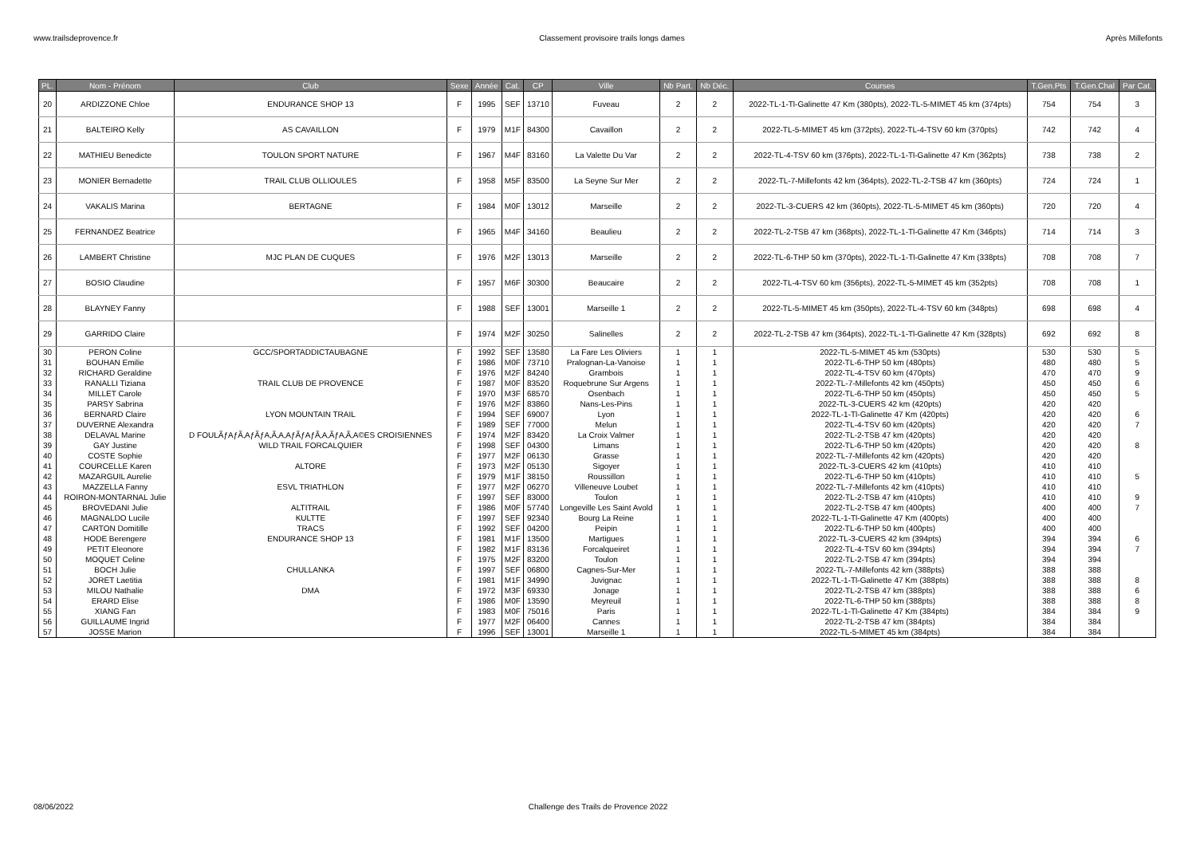www.trailsdeprovence.fr Classement provisoire trails longs dames Après Millefonts
| PL. | Nom - Prénom | Club | Sexe | Année | Cat. | CP | Ville | Nb Part. | Nb Déc. | Courses | T.Gen.Pts | T.Gen.Chal | Par Cat. |
| --- | --- | --- | --- | --- | --- | --- | --- | --- | --- | --- | --- | --- | --- |
| 20 | ARDIZZONE Chloe | ENDURANCE SHOP 13 | F | 1995 | SEF | 13710 | Fuveau | 2 | 2 | 2022-TL-1-Tl-Galinette 47 Km (380pts), 2022-TL-5-MIMET 45 km (374pts) | 754 | 754 | 3 |
| 21 | BALTEIRO Kelly | AS CAVAILLON | F | 1979 | M1F | 84300 | Cavaillon | 2 | 2 | 2022-TL-5-MIMET 45 km (372pts), 2022-TL-4-TSV 60 km (370pts) | 742 | 742 | 4 |
| 22 | MATHIEU Benedicte | TOULON SPORT NATURE | F | 1967 | M4F | 83160 | La Valette Du Var | 2 | 2 | 2022-TL-4-TSV 60 km (376pts), 2022-TL-1-Tl-Galinette 47 Km (362pts) | 738 | 738 | 2 |
| 23 | MONIER Bernadette | TRAIL CLUB OLLIOULES | F | 1958 | M5F | 83500 | La Seyne Sur Mer | 2 | 2 | 2022-TL-7-Millefonts 42 km (364pts), 2022-TL-2-TSB 47 km (360pts) | 724 | 724 | 1 |
| 24 | VAKALIS Marina | BERTAGNE | F | 1984 | M0F | 13012 | Marseille | 2 | 2 | 2022-TL-3-CUERS 42 km (360pts), 2022-TL-5-MIMET 45 km (360pts) | 720 | 720 | 4 |
| 25 | FERNANDEZ Beatrice | | F | 1965 | M4F | 34160 | Beaulieu | 2 | 2 | 2022-TL-2-TSB 47 km (368pts), 2022-TL-1-Tl-Galinette 47 Km (346pts) | 714 | 714 | 3 |
| 26 | LAMBERT Christine | MJC PLAN DE CUQUES | F | 1976 | M2F | 13013 | Marseille | 2 | 2 | 2022-TL-6-THP 50 km (370pts), 2022-TL-1-Tl-Galinette 47 Km (338pts) | 708 | 708 | 7 |
| 27 | BOSIO Claudine | | F | 1957 | M6F | 30300 | Beaucaire | 2 | 2 | 2022-TL-4-TSV 60 km (356pts), 2022-TL-5-MIMET 45 km (352pts) | 708 | 708 | 1 |
| 28 | BLAYNEY Fanny | | F | 1988 | SEF | 13001 | Marseille 1 | 2 | 2 | 2022-TL-5-MIMET 45 km (350pts), 2022-TL-4-TSV 60 km (348pts) | 698 | 698 | 4 |
| 29 | GARRIDO Claire | | F | 1974 | M2F | 30250 | Salinelles | 2 | 2 | 2022-TL-2-TSB 47 km (364pts), 2022-TL-1-Tl-Galinette 47 Km (328pts) | 692 | 692 | 8 |
| 30 | PERON Coline | GCC/SPORTADDICTAUBAGNE | F | 1992 | SEF | 13580 | La Fare Les Oliviers | 1 | 1 | 2022-TL-5-MIMET 45 km (530pts) | 530 | 530 | 5 |
| 31 | BOUHAN Emilie | | F | 1986 | M0F | 73710 | Pralognan-La-Vanoise | 1 | 1 | 2022-TL-6-THP 50 km (480pts) | 480 | 480 | 5 |
| 32 | RICHARD Geraldine | | F | 1976 | M2F | 84240 | Grambois | 1 | 1 | 2022-TL-4-TSV 60 km (470pts) | 470 | 470 | 9 |
| 33 | RANALLI Tiziana | TRAIL CLUB DE PROVENCE | F | 1987 | M0F | 83520 | Roquebrune Sur Argens | 1 | 1 | 2022-TL-7-Millefonts 42 km (450pts) | 450 | 450 | 6 |
| 34 | MILLET Carole | | F | 1970 | M3F | 68570 | Osenbach | 1 | 1 | 2022-TL-6-THP 50 km (450pts) | 450 | 450 | 5 |
| 35 | PARSY Sabrina | | F | 1976 | M2F | 83860 | Nans-Les-Pins | 1 | 1 | 2022-TL-3-CUERS 42 km (420pts) | 420 | 420 | |
| 36 | BERNARD Claire | LYON MOUNTAIN TRAIL | F | 1994 | SEF | 69007 | Lyon | 1 | 1 | 2022-TL-1-Tl-Galinette 47 Km (420pts) | 420 | 420 | 6 |
| 37 | DUVERNE Alexandra | | F | 1989 | SEF | 77000 | Melun | 1 | 1 | 2022-TL-4-TSV 60 km (420pts) | 420 | 420 | 7 |
| 38 | DELAVAL Marine | D FOULÃƒAƒÃ‚AƒÃƒA‚Ã‚A‚AƒÃƒAƒÃ‚A‚ÃƒA‚Ã‚A©ES CROISIENNES | F | 1974 | M2F | 83420 | La Croix Valmer | 1 | 1 | 2022-TL-2-TSB 47 km (420pts) | 420 | 420 | |
| 39 | GAY Justine | WILD TRAIL FORCALQUIER | F | 1998 | SEF | 04300 | Limans | 1 | 1 | 2022-TL-6-THP 50 km (420pts) | 420 | 420 | 8 |
| 40 | COSTE Sophie | | F | 1977 | M2F | 06130 | Grasse | 1 | 1 | 2022-TL-7-Millefonts 42 km (420pts) | 420 | 420 | |
| 41 | COURCELLE Karen | ALTORE | F | 1973 | M2F | 05130 | Sigoyer | 1 | 1 | 2022-TL-3-CUERS 42 km (410pts) | 410 | 410 | |
| 42 | MAZARGUIL Aurelie | | F | 1979 | M1F | 38150 | Roussillon | 1 | 1 | 2022-TL-6-THP 50 km (410pts) | 410 | 410 | 5 |
| 43 | MAZZELLA Fanny | ESVL TRIATHLON | F | 1977 | M2F | 06270 | Villeneuve Loubet | 1 | 1 | 2022-TL-7-Millefonts 42 km (410pts) | 410 | 410 | |
| 44 | ROIRON-MONTARNAL Julie | | F | 1997 | SEF | 83000 | Toulon | 1 | 1 | 2022-TL-2-TSB 47 km (410pts) | 410 | 410 | 9 |
| 45 | BROVEDANI Julie | ALTITRAIL | F | 1986 | M0F | 57740 | Longeville Les Saint Avold | 1 | 1 | 2022-TL-2-TSB 47 km (400pts) | 400 | 400 | 7 |
| 46 | MAGNALDO Lucile | KULTTE | F | 1997 | SEF | 92340 | Bourg La Reine | 1 | 1 | 2022-TL-1-Tl-Galinette 47 Km (400pts) | 400 | 400 | |
| 47 | CARTON Domitille | TRACS | F | 1992 | SEF | 04200 | Peipin | 1 | 1 | 2022-TL-6-THP 50 km (400pts) | 400 | 400 | |
| 48 | HODE Berengere | ENDURANCE SHOP 13 | F | 1981 | M1F | 13500 | Martigues | 1 | 1 | 2022-TL-3-CUERS 42 km (394pts) | 394 | 394 | 6 |
| 49 | PETIT Eleonore | | F | 1982 | M1F | 83136 | Forcalqueiret | 1 | 1 | 2022-TL-4-TSV 60 km (394pts) | 394 | 394 | 7 |
| 50 | MOQUET Celine | | F | 1975 | M2F | 83200 | Toulon | 1 | 1 | 2022-TL-2-TSB 47 km (394pts) | 394 | 394 | |
| 51 | BOCH Julie | CHULLANKA | F | 1997 | SEF | 06800 | Cagnes-Sur-Mer | 1 | 1 | 2022-TL-7-Millefonts 42 km (388pts) | 388 | 388 | |
| 52 | JORET Laetitia | | F | 1981 | M1F | 34990 | Juvignac | 1 | 1 | 2022-TL-1-Tl-Galinette 47 Km (388pts) | 388 | 388 | 8 |
| 53 | MILOU Nathalie | DMA | F | 1972 | M3F | 69330 | Jonage | 1 | 1 | 2022-TL-2-TSB 47 km (388pts) | 388 | 388 | 6 |
| 54 | ERARD Elise | | F | 1986 | M0F | 13590 | Meyreuil | 1 | 1 | 2022-TL-6-THP 50 km (388pts) | 388 | 388 | 8 |
| 55 | XIANG Fan | | F | 1983 | M0F | 75016 | Paris | 1 | 1 | 2022-TL-1-Tl-Galinette 47 Km (384pts) | 384 | 384 | 9 |
| 56 | GUILLAUME Ingrid | | F | 1977 | M2F | 06400 | Cannes | 1 | 1 | 2022-TL-2-TSB 47 km (384pts) | 384 | 384 | |
| 57 | JOSSE Marion | | F | 1996 | SEF | 13001 | Marseille 1 | 1 | 1 | 2022-TL-5-MIMET 45 km (384pts) | 384 | 384 | |
08/06/2022 Challenge des Trails de Provence 2022